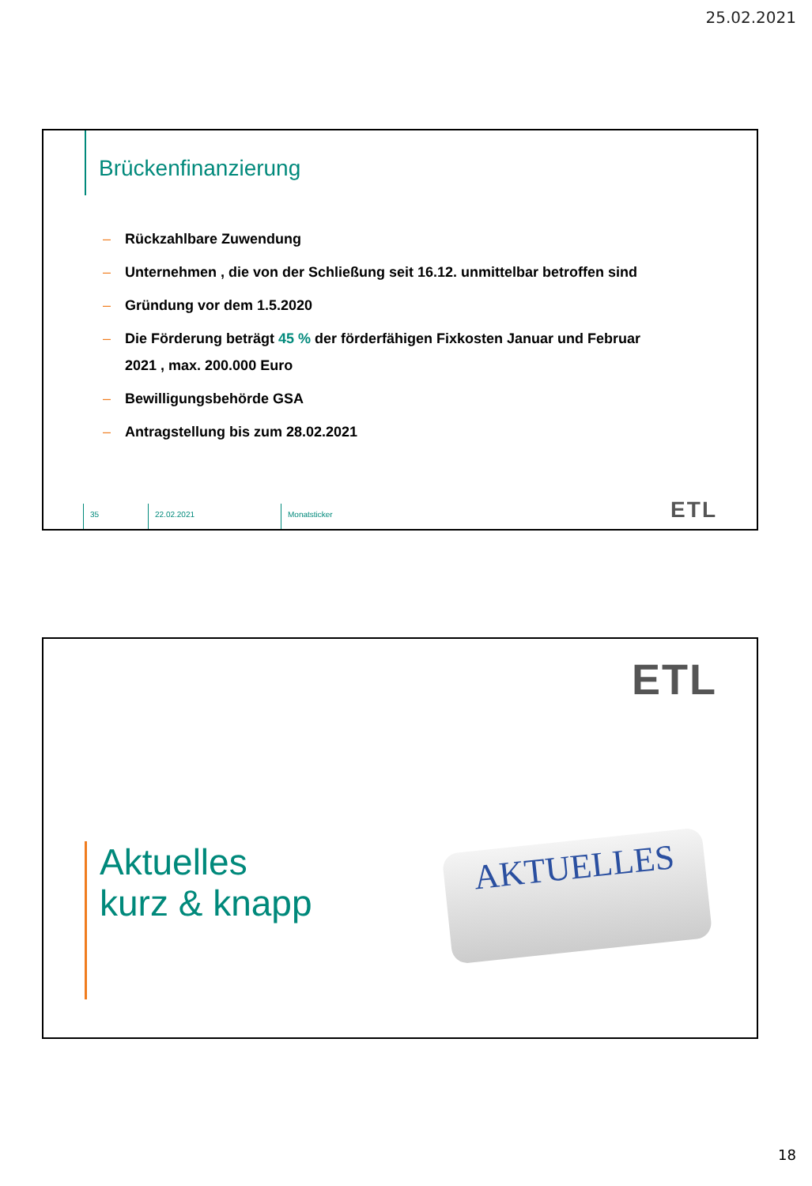25.02.2021
Brückenfinanzierung
– Rückzahlbare Zuwendung
– Unternehmen , die von der Schließung seit 16.12. unmittelbar betroffen sind
– Gründung vor dem 1.5.2020
– Die Förderung beträgt 45 % der förderfähigen Fixkosten Januar und Februar 2021 , max. 200.000 Euro
– Bewilligungsbehörde GSA
– Antragstellung bis zum 28.02.2021
35 22.02.2021 Monatsticker
ETL
ETL
Aktuelles
kurz & knapp
AKTUELLES
18